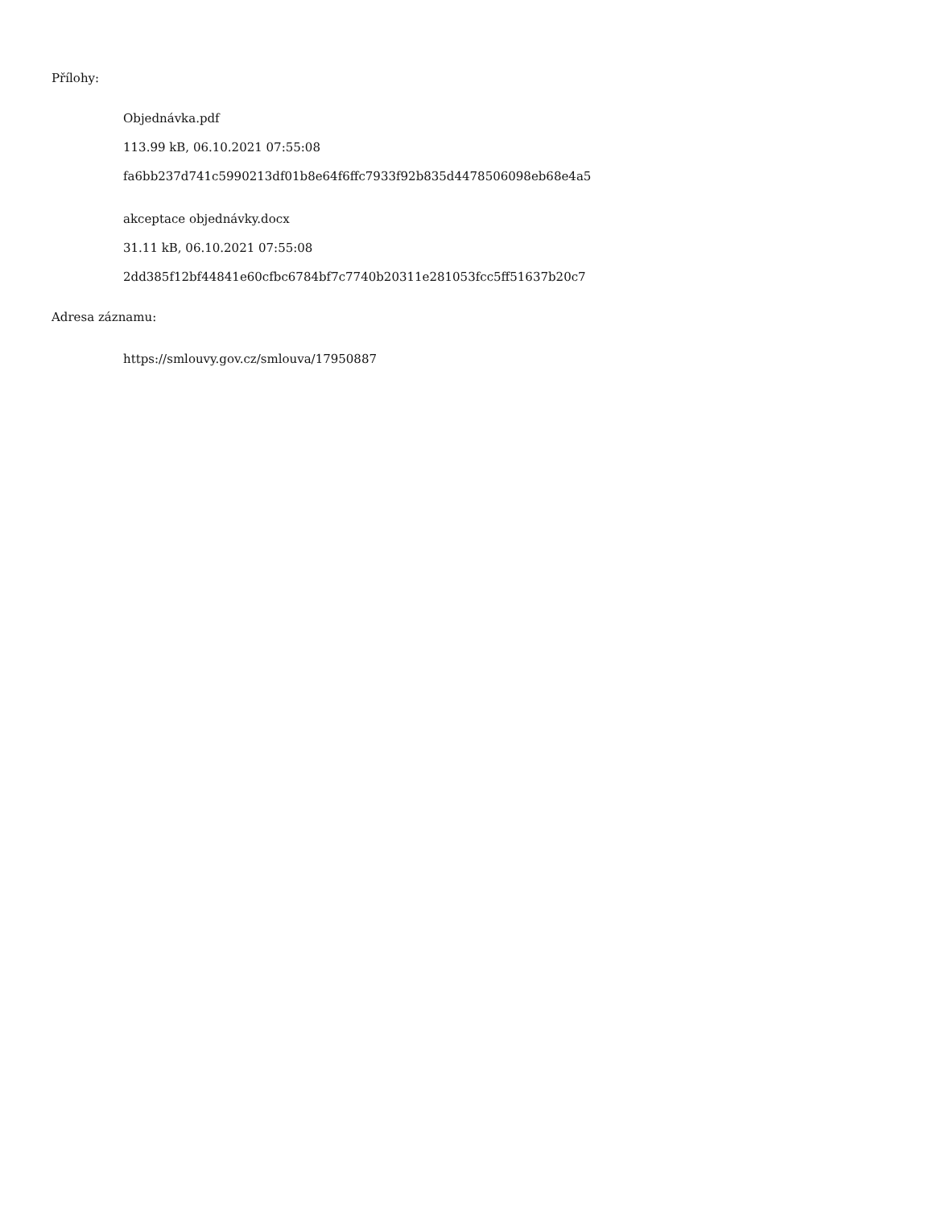Přílohy:
Objednávka.pdf
113.99 kB, 06.10.2021 07:55:08
fa6bb237d741c5990213df01b8e64f6ffc7933f92b835d4478506098eb68e4a5
akceptace objednávky.docx
31.11 kB, 06.10.2021 07:55:08
2dd385f12bf44841e60cfbc6784bf7c7740b20311e281053fcc5ff51637b20c7
Adresa záznamu:
https://smlouvy.gov.cz/smlouva/17950887